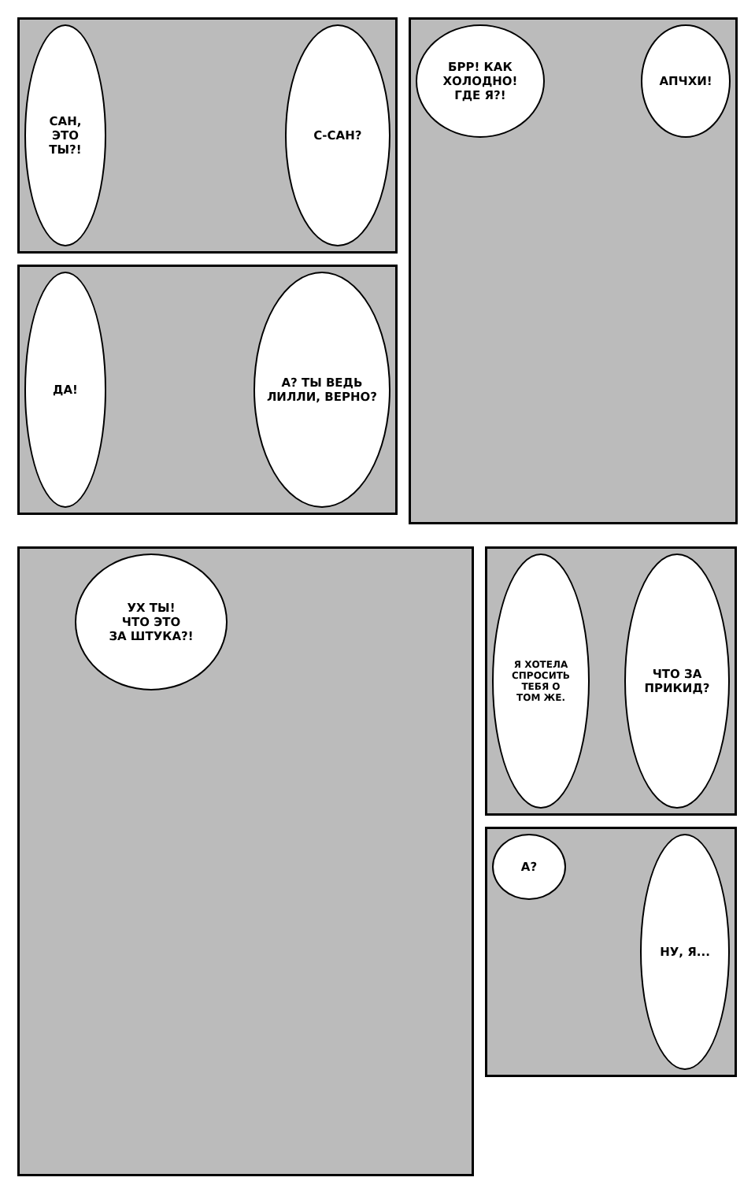САН,
ЭТО
ТЫ?!
С-САН?
ДА! А? ТЫ ВЕДЬ
ЛИЛЛИ, ВЕРНО?
БРР! КАК
ХОЛОДНО!
ГДЕ Я?!
АПЧХИ!
УХ ТЫ!
ЧТО ЭТО
ЗА ШТУКА?!
Я ХОТЕЛА
СПРОСИТЬ
ТЕБЯ О
ТОМ ЖЕ.
ЧТО ЗА
ПРИКИД?
А?
НУ, Я...